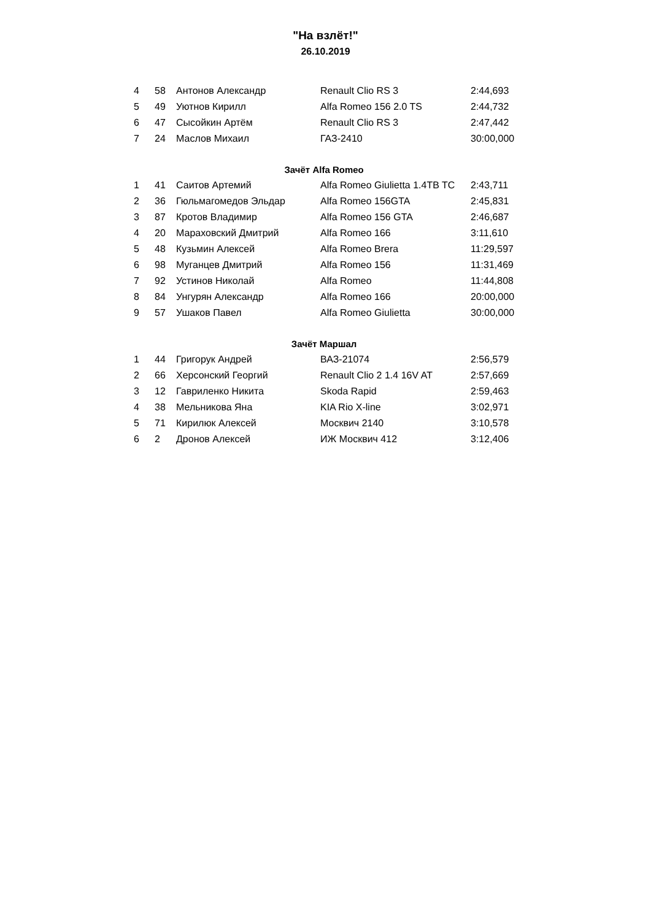"На взлёт!"
26.10.2019
| 4 | 58 | Антонов Александр | Renault Clio RS 3 | 2:44,693 |
| 5 | 49 | Уютнов Кирилл | Alfa Romeo 156 2.0 TS | 2:44,732 |
| 6 | 47 | Сысойкин Артём | Renault Clio RS 3 | 2:47,442 |
| 7 | 24 | Маслов Михаил | ГАЗ-2410 | 30:00,000 |
| Зачёт Alfa Romeo | | | | |
| 1 | 41 | Саитов Артемий | Alfa Romeo Giulietta 1.4TB TC | 2:43,711 |
| 2 | 36 | Гюльмагомедов Эльдар | Alfa Romeo 156GTA | 2:45,831 |
| 3 | 87 | Кротов Владимир | Alfa Romeo 156 GTA | 2:46,687 |
| 4 | 20 | Мараховский Дмитрий | Alfa Romeo 166 | 3:11,610 |
| 5 | 48 | Кузьмин Алексей | Alfa Romeo Brera | 11:29,597 |
| 6 | 98 | Муганцев Дмитрий | Alfa Romeo 156 | 11:31,469 |
| 7 | 92 | Устинов Николай | Alfa Romeo | 11:44,808 |
| 8 | 84 | Унгурян Александр | Alfa Romeo 166 | 20:00,000 |
| 9 | 57 | Ушаков Павел | Alfa Romeo Giulietta | 30:00,000 |
| Зачёт Маршал | | | | |
| 1 | 44 | Григорук Андрей | ВАЗ-21074 | 2:56,579 |
| 2 | 66 | Херсонский Георгий | Renault Clio 2 1.4 16V AT | 2:57,669 |
| 3 | 12 | Гавриленко Никита | Skoda Rapid | 2:59,463 |
| 4 | 38 | Мельникова Яна | KIA Rio X-line | 3:02,971 |
| 5 | 71 | Кирилюк Алексей | Москвич 2140 | 3:10,578 |
| 6 | 2 | Дронов Алексей | ИЖ Москвич 412 | 3:12,406 |